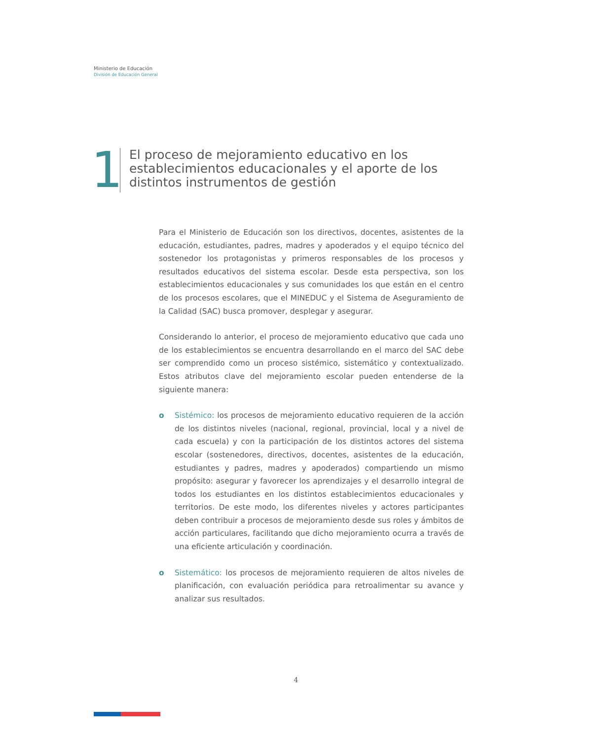Ministerio de Educación
División de Educación General
1
El proceso de mejoramiento educativo en los
establecimientos educacionales y el aporte de los
distintos instrumentos de gestión
Para el Ministerio de Educación son los directivos, docentes, asistentes de la educación, estudiantes, padres, madres y apoderados y el equipo técnico del sostenedor los protagonistas y primeros responsables de los procesos y resultados educativos del sistema escolar. Desde esta perspectiva, son los establecimientos educacionales y sus comunidades los que están en el centro de los procesos escolares, que el MINEDUC y el Sistema de Aseguramiento de la Calidad (SAC) busca promover, desplegar y asegurar.
Considerando lo anterior, el proceso de mejoramiento educativo que cada uno de los establecimientos se encuentra desarrollando en el marco del SAC debe ser comprendido como un proceso sistémico, sistemático y contextualizado. Estos atributos clave del mejoramiento escolar pueden entenderse de la siguiente manera:
o Sistémico: los procesos de mejoramiento educativo requieren de la acción de los distintos niveles (nacional, regional, provincial, local y a nivel de cada escuela) y con la participación de los distintos actores del sistema escolar (sostenedores, directivos, docentes, asistentes de la educación, estudiantes y padres, madres y apoderados) compartiendo un mismo propósito: asegurar y favorecer los aprendizajes y el desarrollo integral de todos los estudiantes en los distintos establecimientos educacionales y territorios. De este modo, los diferentes niveles y actores participantes deben contribuir a procesos de mejoramiento desde sus roles y ámbitos de acción particulares, facilitando que dicho mejoramiento ocurra a través de una eficiente articulación y coordinación.
o Sistemático: los procesos de mejoramiento requieren de altos niveles de planificación, con evaluación periódica para retroalimentar su avance y analizar sus resultados.
4